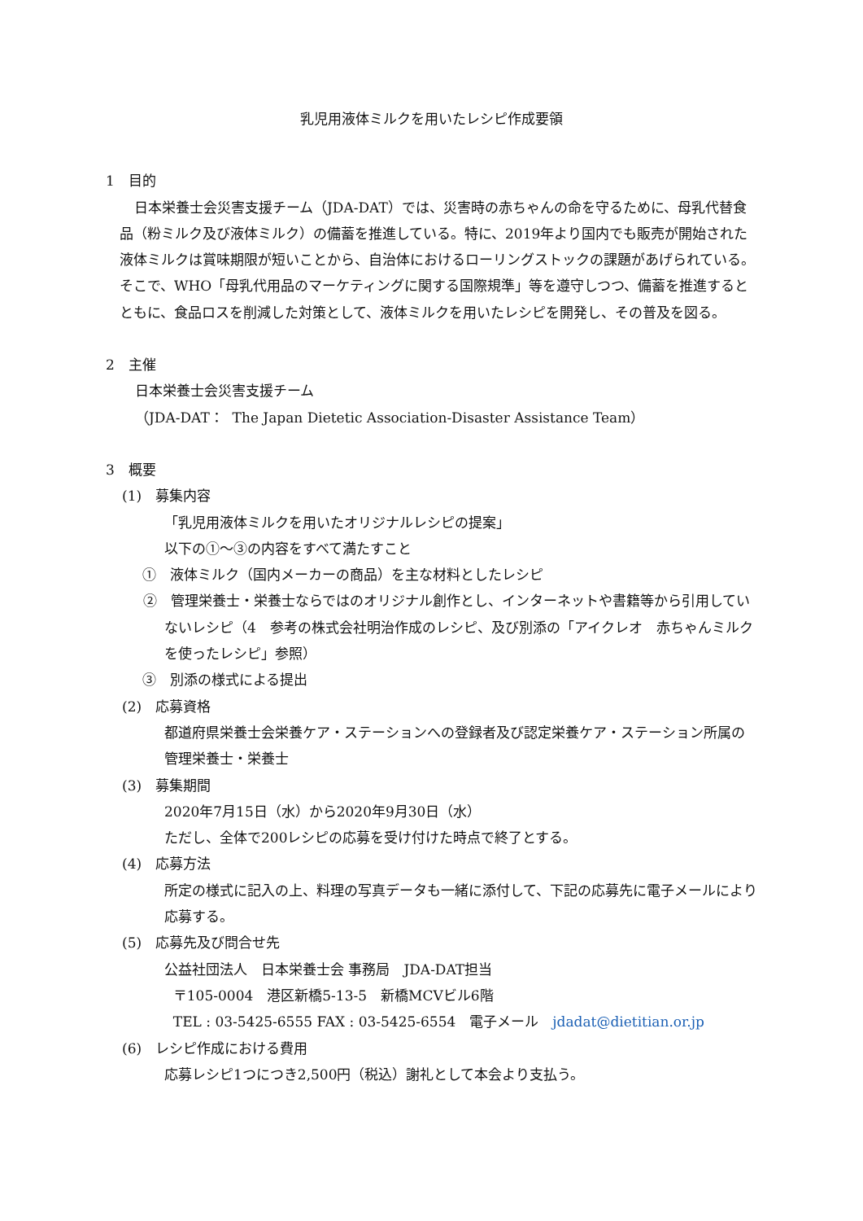乳児用液体ミルクを用いたレシピ作成要領
1　目的
日本栄養士会災害支援チーム（JDA-DAT）では、災害時の赤ちゃんの命を守るために、母乳代替食品（粉ミルク及び液体ミルク）の備蓄を推進している。特に、2019年より国内でも販売が開始された液体ミルクは賞味期限が短いことから、自治体におけるローリングストックの課題があげられている。そこで、WHO「母乳代用品のマーケティングに関する国際規準」等を遵守しつつ、備蓄を推進するとともに、食品ロスを削減した対策として、液体ミルクを用いたレシピを開発し、その普及を図る。
2　主催
日本栄養士会災害支援チーム
（JDA-DAT： The Japan Dietetic Association-Disaster Assistance Team）
3　概要
(1)　募集内容
「乳児用液体ミルクを用いたオリジナルレシピの提案」
以下の①～③の内容をすべて満たすこと
①　液体ミルク（国内メーカーの商品）を主な材料としたレシピ
②　管理栄養士・栄養士ならではのオリジナル創作とし、インターネットや書籍等から引用していないレシピ（4　参考の株式会社明治作成のレシピ、及び別添の「アイクレオ　赤ちゃんミルクを使ったレシピ」参照）
③　別添の様式による提出
(2)　応募資格
都道府県栄養士会栄養ケア・ステーションへの登録者及び認定栄養ケア・ステーション所属の管理栄養士・栄養士
(3)　募集期間
2020年7月15日（水）から2020年9月30日（水）
ただし、全体で200レシピの応募を受け付けた時点で終了とする。
(4)　応募方法
所定の様式に記入の上、料理の写真データも一緒に添付して、下記の応募先に電子メールにより応募する。
(5)　応募先及び問合せ先
公益社団法人　日本栄養士会 事務局　JDA-DAT担当
〒105-0004　港区新橋5-13-5　新橋MCVビル6階
TEL : 03-5425-6555 FAX : 03-5425-6554　電子メール　jdadat@dietitian.or.jp
(6)　レシピ作成における費用
応募レシピ1つにつき2,500円（税込）謝礼として本会より支払う。